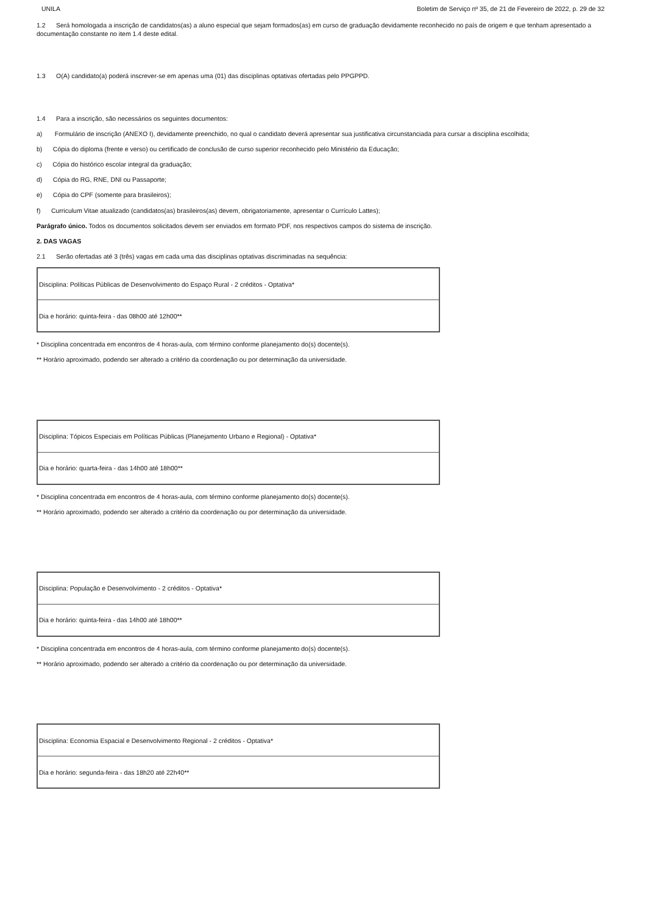UNILA Boletim de Serviço nº 35, de 21 de Fevereiro de 2022, p. 29 de 32
1.2 Será homologada a inscrição de candidatos(as) a aluno especial que sejam formados(as) em curso de graduação devidamente reconhecido no país de origem e que tenham apresentado a documentação constante no item 1.4 deste edital.
1.3 O(A) candidato(a) poderá inscrever-se em apenas uma (01) das disciplinas optativas ofertadas pelo PPGPPD.
1.4 Para a inscrição, são necessários os seguintes documentos:
a) Formulário de inscrição (ANEXO I), devidamente preenchido, no qual o candidato deverá apresentar sua justificativa circunstanciada para cursar a disciplina escolhida;
b) Cópia do diploma (frente e verso) ou certificado de conclusão de curso superior reconhecido pelo Ministério da Educação;
c) Cópia do histórico escolar integral da graduação;
d) Cópia do RG, RNE, DNI ou Passaporte;
e) Cópia do CPF (somente para brasileiros);
f) Curriculum Vitae atualizado (candidatos(as) brasileiros(as) devem, obrigatoriamente, apresentar o Currículo Lattes);
Parágrafo único. Todos os documentos solicitados devem ser enviados em formato PDF, nos respectivos campos do sistema de inscrição.
2. DAS VAGAS
2.1 Serão ofertadas até 3 (três) vagas em cada uma das disciplinas optativas discriminadas na sequência:
| Disciplina: Políticas Públicas de Desenvolvimento do Espaço Rural - 2 créditos - Optativa* |
| Dia e horário: quinta-feira - das 08h00 até 12h00** |
* Disciplina concentrada em encontros de 4 horas-aula, com término conforme planejamento do(s) docente(s).
** Horário aproximado, podendo ser alterado a critério da coordenação ou por determinação da universidade.
| Disciplina: Tópicos Especiais em Políticas Públicas (Planejamento Urbano e Regional) - Optativa* |
| Dia e horário: quarta-feira - das 14h00 até 18h00** |
* Disciplina concentrada em encontros de 4 horas-aula, com término conforme planejamento do(s) docente(s).
** Horário aproximado, podendo ser alterado a critério da coordenação ou por determinação da universidade.
| Disciplina: População e Desenvolvimento - 2 créditos - Optativa* |
| Dia e horário: quinta-feira - das 14h00 até 18h00** |
* Disciplina concentrada em encontros de 4 horas-aula, com término conforme planejamento do(s) docente(s).
** Horário aproximado, podendo ser alterado a critério da coordenação ou por determinação da universidade.
| Disciplina: Economia Espacial e Desenvolvimento Regional - 2 créditos - Optativa* |
| Dia e horário: segunda-feira - das 18h20 até 22h40** |